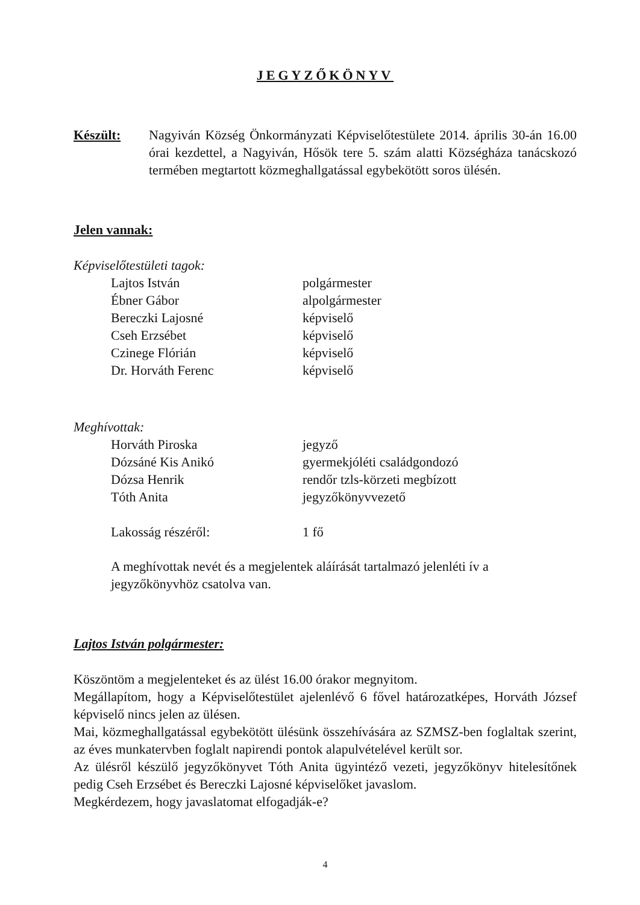JEGYZŐKÖNYV
Készült: Nagyiván Község Önkormányzati Képviselőtestülete 2014. április 30-án 16.00 órai kezdettel, a Nagyiván, Hősök tere 5. szám alatti Községháza tanácskozó termében megtartott közmeghallgatással egybekötött soros ülésén.
Jelen vannak:
Képviselőtestületi tagok:
| Lajtos István | polgármester |
| Ébner Gábor | alpolgármester |
| Bereczki Lajosné | képviselő |
| Cseh Erzsébet | képviselő |
| Czinege Flórián | képviselő |
| Dr. Horváth Ferenc | képviselő |
Meghívottak:
| Horváth Piroska | jegyző |
| Dózsáné Kis Anikó | gyermekjóléti családgondozó |
| Dózsa Henrik | rendőr tzls-körzeti megbízott |
| Tóth Anita | jegyzőkönyvvezető |
| Lakosság részéről: | 1 fő |
A meghívottak nevét és a megjelentek aláírását tartalmazó jelenléti ív a jegyzőkönyvhöz csatolva van.
Lajtos István polgármester:
Köszöntöm a megjelenteket és az ülést 16.00 órakor megnyitom.
Megállapítom, hogy a Képviselőtestület ajelenlévő 6 fővel határozatképes, Horváth József képviselő nincs jelen az ülésen.
Mai, közmeghallgatással egybekötött ülésünk összehívására az SZMSZ-ben foglaltak szerint, az éves munkatervben foglalt napirendi pontok alapulvételével került sor.
Az ülésről készülő jegyzőkönyvet Tóth Anita ügyintéző vezeti, jegyzőkönyv hitelesítőnek pedig Cseh Erzsébet és Bereczki Lajosné képviselőket javaslom.
Megkérdezem, hogy javaslatomat elfogadják-e?
4